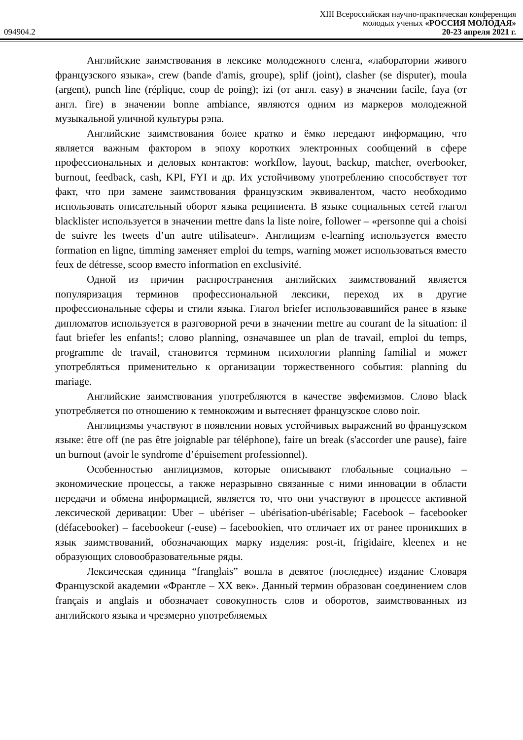XIII Всероссийская научно-практическая конференция
молодых ученых «РОССИЯ МОЛОДАЯ»
094904.2 20-23 апреля 2021 г.
Английские заимствования в лексике молодежного сленга, «лаборатории живого французского языка», crew (bande d'amis, groupe), splif (joint), clasher (se disputer), moula (argent), punch line (réplique, coup de poing); izi (от англ. easy) в значении facile, faya (от англ. fire) в значении bonne ambiance, являются одним из маркеров молодежной музыкальной уличной культуры рэпа.
Английские заимствования более кратко и ёмко передают информацию, что является важным фактором в эпоху коротких электронных сообщений в сфере профессиональных и деловых контактов: workflow, layout, backup, matcher, overbooker, burnout, feedback, cash, KPI, FYI и др. Их устойчивому употреблению способствует тот факт, что при замене заимствования французским эквивалентом, часто необходимо использовать описательный оборот языка реципиента. В языке социальных сетей глагол blacklister используется в значении mettre dans la liste noire, follower – «personne qui a choisi de suivre les tweets d’un autre utilisateur». Англицизм e-learning используется вместо formation en ligne, timming заменяет emploi du temps, warning может использоваться вместо feux de détresse, scoop вместо information en exclusivité.
Одной из причин распространения английских заимствований является популяризация терминов профессиональной лексики, переход их в другие профессиональные сферы и стили языка. Глагол briefer использовавшийся ранее в языке дипломатов используется в разговорной речи в значении mettre au courant de la situation: il faut briefer les enfants!; слово planning, означавшее un plan de travail, emploi du temps, programme de travail, становится термином психологии planning familial и может употребляться применительно к организации торжественного события: planning du mariage.
Английские заимствования употребляются в качестве эвфемизмов. Слово black употребляется по отношению к темнокожим и вытесняет французское слово noir.
Англицизмы участвуют в появлении новых устойчивых выражений во французском языке: être off (ne pas être joignable par téléphone), faire un break (s'accorder une pause), faire un burnout (avoir le syndrome d’épuisement professionnel).
Особенностью англицизмов, которые описывают глобальные социально – экономические процессы, а также неразрывно связанные с ними инновации в области передачи и обмена информацией, является то, что они участвуют в процессе активной лексической деривации: Uber – ubériser – ubérisation-ubérisable; Facebook – facebooker (défacebooker) – facebookeur (-euse) – facebookien, что отличает их от ранее проникших в язык заимствований, обозначающих марку изделия: post-it, frigidaire, kleenex и не образующих словообразовательные ряды.
Лексическая единица “franglais” вошла в девятое (последнее) издание Словаря Французской академии «Франгле – XX век». Данный термин образован соединением слов français и anglais и обозначает совокупность слов и оборотов, заимствованных из английского языка и чрезмерно употребляемых